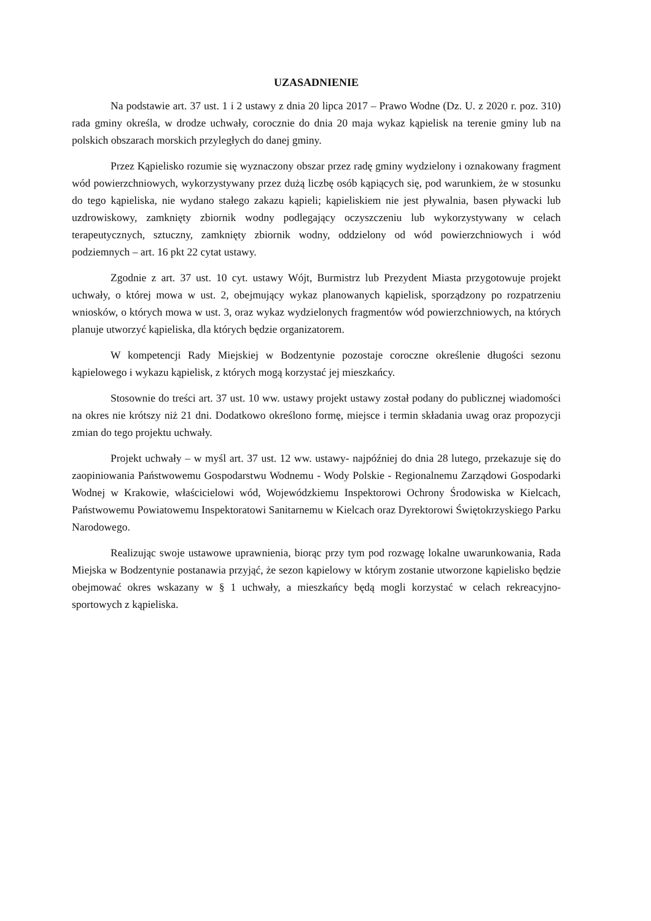UZASADNIENIE
Na podstawie art. 37 ust. 1 i 2 ustawy z dnia 20 lipca 2017 – Prawo Wodne (Dz. U. z 2020 r. poz. 310) rada gminy określa, w drodze uchwały, corocznie do dnia 20 maja wykaz kąpielisk na terenie gminy lub na polskich obszarach morskich przyległych do danej gminy.
Przez Kąpielisko rozumie się wyznaczony obszar przez radę gminy wydzielony i oznakowany fragment wód powierzchniowych, wykorzystywany przez dużą liczbę osób kąpiących się, pod warunkiem, że w stosunku do tego kąpieliska, nie wydano stałego zakazu kąpieli; kąpieliskiem nie jest pływalnia, basen pływacki lub uzdrowiskowy, zamknięty zbiornik wodny podlegający oczyszczeniu lub wykorzystywany w celach terapeutycznych, sztuczny, zamknięty zbiornik wodny, oddzielony od wód powierzchniowych i wód podziemnych – art. 16 pkt 22 cytat ustawy.
Zgodnie z art. 37 ust. 10 cyt. ustawy Wójt, Burmistrz lub Prezydent Miasta przygotowuje projekt uchwały, o której mowa w ust. 2, obejmujący wykaz planowanych kąpielisk, sporządzony po rozpatrzeniu wniosków, o których mowa w ust. 3, oraz wykaz wydzielonych fragmentów wód powierzchniowych, na których planuje utworzyć kąpieliska, dla których będzie organizatorem.
W kompetencji Rady Miejskiej w Bodzentynie pozostaje coroczne określenie długości sezonu kąpielowego i wykazu kąpielisk, z których mogą korzystać jej mieszkańcy.
Stosownie do treści art. 37 ust. 10 ww. ustawy projekt ustawy został podany do publicznej wiadomości na okres nie krótszy niż 21 dni. Dodatkowo określono formę, miejsce i termin składania uwag oraz propozycji zmian do tego projektu uchwały.
Projekt uchwały – w myśl art. 37 ust. 12 ww. ustawy- najpóźniej do dnia 28 lutego, przekazuje się do zaopiniowania Państwowemu Gospodarstwu Wodnemu - Wody Polskie - Regionalnemu Zarządowi Gospodarki Wodnej w Krakowie, właścicielowi wód, Wojewódzkiemu Inspektorowi Ochrony Środowiska w Kielcach, Państwowemu Powiatowemu Inspektoratowi Sanitarnemu w Kielcach oraz Dyrektorowi Świętokrzyskiego Parku Narodowego.
Realizując swoje ustawowe uprawnienia, biorąc przy tym pod rozwagę lokalne uwarunkowania, Rada Miejska w Bodzentynie postanawia przyjąć, że sezon kąpielowy w którym zostanie utworzone kąpielisko będzie obejmować okres wskazany w § 1 uchwały, a mieszkańcy będą mogli korzystać w celach rekreacyjno- sportowych z kąpieliska.